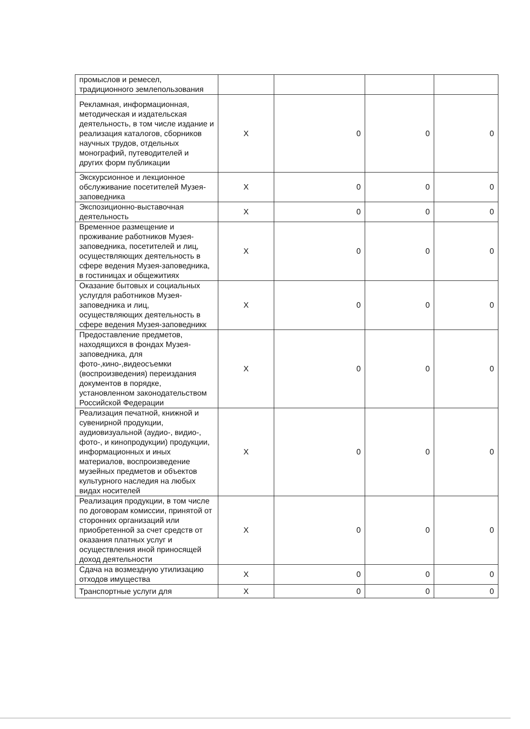| промыслов и ремесел, традиционного землепользования | | | | |
| Рекламная, информационная, методическая и издательская деятельность, в том числе издание и реализация каталогов, сборников научных трудов, отдельных монографий, путеводителей и других форм публикации | Х | 0 | 0 | 0 |
| Экскурсионное и лекционное обслуживание посетителей Музея-заповедника | Х | 0 | 0 | 0 |
| Экспозиционно-выставочная деятельность | Х | 0 | 0 | 0 |
| Временное размещение и проживание работников Музея-заповедника, посетителей и лиц, осуществляющих деятельность в сфере ведения Музея-заповедника, в гостиницах и общежитиях | Х | 0 | 0 | 0 |
| Оказание бытовых и социальных услугдля работников Музея-заповедника и лиц, осуществляющих деятельность в сфере ведения Музея-заповедникк | Х | 0 | 0 | 0 |
| Предоставление предметов, находящихся в фондах Музея-заповедника, для фото-,кино-,видеосъемки (воспроизведения) переиздания документов в порядке, установленном законодательством Российской Федерации | Х | 0 | 0 | 0 |
| Реализация печатной, книжной и сувенирной продукции, аудиовизуальной (аудио-, видио-, фото-, и кинопродукции) продукции, информационных и иных материалов, воспроизведение музейных предметов и объектов культурного наследия на любых видах носителей | Х | 0 | 0 | 0 |
| Реализация продукции, в том числе по договорам комиссии, принятой от сторонних организаций или приобретенной за счет средств от оказания платных услуг и осуществления иной приносящей доход деятельности | Х | 0 | 0 | 0 |
| Сдача на возмездную утилизацию отходов имущества | Х | 0 | 0 | 0 |
| Транспортные услуги для | Х | 0 | 0 | 0 |